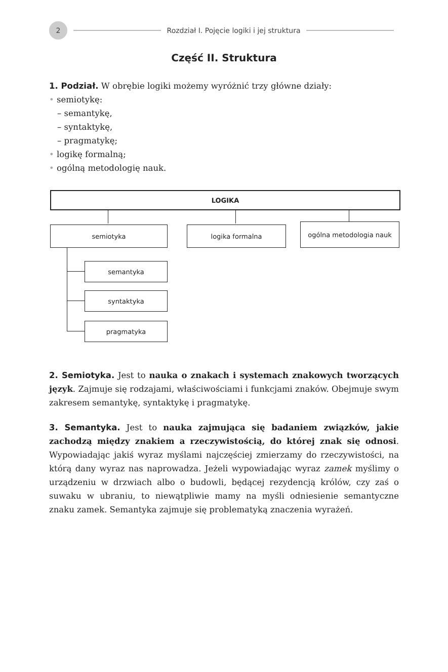2
Rozdział I. Pojęcie logiki i jej struktura
Część II. Struktura
1. Podział. W obrębie logiki możemy wyróżnić trzy główne działy:
• semiotykę:
– semantykę,
– syntaktykę,
– pragmatykę;
• logikę formalną;
• ogólną metodologię nauk.
LOGIKA
semiotyka logika formalna ogólna metodologia nauk
semantyka
syntaktyka
pragmatyka
2. Semiotyka. Jest to nauka o znakach i systemach znakowych tworzących język. Zajmuje się rodzajami, właściwościami i funkcjami znaków. Obejmuje swym zakresem semantykę, syntaktykę i pragmatykę.
3. Semantyka. Jest to nauka zajmująca się badaniem związków, jakie zachodzą między znakiem a rzeczywistością, do której znak się odnosi. Wypowiadając jakiś wyraz myślami najczęściej zmierzamy do rzeczywistości, na którą dany wyraz nas naprowadza. Jeżeli wypowiadając wyraz zamek myślimy o urządzeniu w drzwiach albo o budowli, będącej rezydencją królów, czy zaś o suwaku w ubraniu, to niewątpliwie mamy na myśli odniesienie semantyczne znaku zamek. Semantyka zajmuje się problematyką znaczenia wyrażeń.